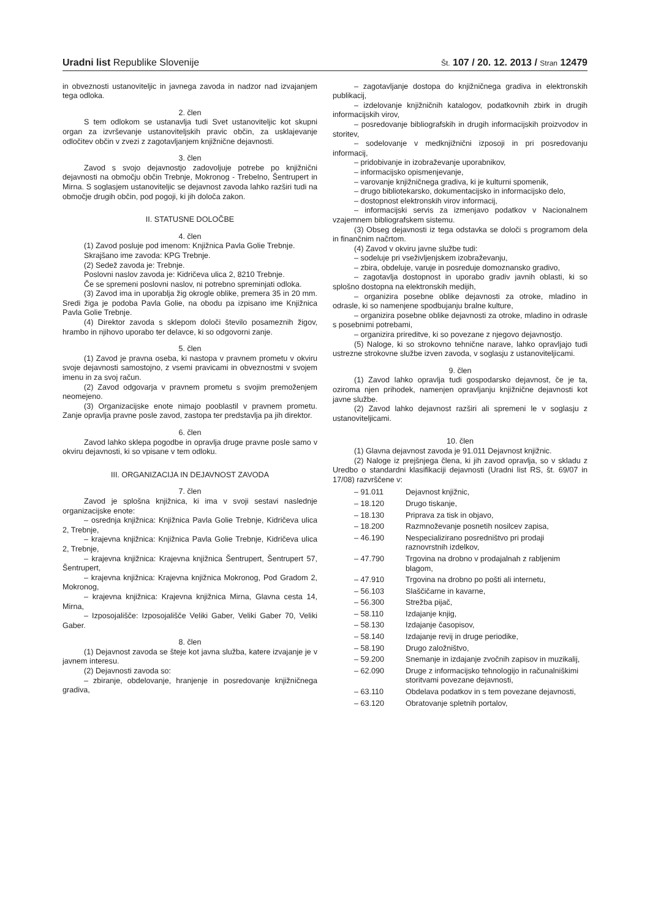Uradni list Republike Slovenije
Št. 107 / 20. 12. 2013 / Stran 12479
in obveznosti ustanoviteljic in javnega zavoda in nadzor nad izvajanjem tega odloka.
2. člen
S tem odlokom se ustanavlja tudi Svet ustanoviteljic kot skupni organ za izvrševanje ustanoviteljskih pravic občin, za usklajevanje odločitev občin v zvezi z zagotavljanjem knjižnične dejavnosti.
3. člen
Zavod s svojo dejavnostjo zadovoljuje potrebe po knjižnični dejavnosti na območju občin Trebnje, Mokronog - Trebelno, Šentrupert in Mirna. S soglasjem ustanoviteljic se dejavnost zavoda lahko razširi tudi na območje drugih občin, pod pogoji, ki jih določa zakon.
II. STATUSNE DOLOČBE
4. člen
(1) Zavod posluje pod imenom: Knjižnica Pavla Golie Trebnje.
Skrajšano ime zavoda: KPG Trebnje.
(2) Sedež zavoda je: Trebnje.
Poslovni naslov zavoda je: Kidričeva ulica 2, 8210 Trebnje.
Če se spremeni poslovni naslov, ni potrebno spreminjati odloka.
(3) Zavod ima in uporablja žig okrogle oblike, premera 35 in 20 mm. Sredi žiga je podoba Pavla Golie, na obodu pa izpisano ime Knjižnica Pavla Golie Trebnje.
(4) Direktor zavoda s sklepom določi število posameznih žigov, hrambo in njihovo uporabo ter delavce, ki so odgovorni zanje.
5. člen
(1) Zavod je pravna oseba, ki nastopa v pravnem prometu v okviru svoje dejavnosti samostojno, z vsemi pravicami in obveznostmi v svojem imenu in za svoj račun.
(2) Zavod odgovarja v pravnem prometu s svojim premoženjem neomejeno.
(3) Organizacijske enote nimajo pooblastil v pravnem prometu. Zanje opravlja pravne posle zavod, zastopa ter predstavlja pa jih direktor.
6. člen
Zavod lahko sklepa pogodbe in opravlja druge pravne posle samo v okviru dejavnosti, ki so vpisane v tem odloku.
III. ORGANIZACIJA IN DEJAVNOST ZAVODA
7. člen
Zavod je splošna knjižnica, ki ima v svoji sestavi naslednje organizacijske enote:
– osrednja knjižnica: Knjižnica Pavla Golie Trebnje, Kidričeva ulica 2, Trebnje,
– krajevna knjižnica: Knjižnica Pavla Golie Trebnje, Kidričeva ulica 2, Trebnje,
– krajevna knjižnica: Krajevna knjižnica Šentrupert, Šentrupert 57, Šentrupert,
– krajevna knjižnica: Krajevna knjižnica Mokronog, Pod Gradom 2, Mokronog,
– krajevna knjižnica: Krajevna knjižnica Mirna, Glavna cesta 14, Mirna,
– Izposojališče: Izposojališče Veliki Gaber, Veliki Gaber 70, Veliki Gaber.
8. člen
(1) Dejavnost zavoda se šteje kot javna služba, katere izvajanje je v javnem interesu.
(2) Dejavnosti zavoda so:
– zbiranje, obdelovanje, hranjenje in posredovanje knjižničnega gradiva,
– zagotavljanje dostopa do knjižničnega gradiva in elektronskih publikacij,
– izdelovanje knjižničnih katalogov, podatkovnih zbirk in drugih informacijskih virov,
– posredovanje bibliografskih in drugih informacijskih proizvodov in storitev,
– sodelovanje v medknjižnični izposoji in pri posredovanju informacij,
– pridobivanje in izobraževanje uporabnikov,
– informacijsko opismenjevanje,
– varovanje knjižničnega gradiva, ki je kulturni spomenik,
– drugo bibliotekarsko, dokumentacijsko in informacijsko delo,
– dostopnost elektronskih virov informacij,
– informacijski servis za izmenjavo podatkov v Nacionalnem vzajemnem bibliografskem sistemu.
(3) Obseg dejavnosti iz tega odstavka se določi s programom dela in finančnim načrtom.
(4) Zavod v okviru javne službe tudi:
– sodeluje pri vseživljenjskem izobraževanju,
– zbira, obdeluje, varuje in posreduje domoznansko gradivo,
– zagotavlja dostopnost in uporabo gradiv javnih oblasti, ki so splošno dostopna na elektronskih medijih,
– organizira posebne oblike dejavnosti za otroke, mladino in odrasle, ki so namenjene spodbujanju bralne kulture,
– organizira posebne oblike dejavnosti za otroke, mladino in odrasle s posebnimi potrebami,
– organizira prireditve, ki so povezane z njegovo dejavnostjo.
(5) Naloge, ki so strokovno tehnične narave, lahko opravljajo tudi ustrezne strokovne službe izven zavoda, v soglasju z ustanoviteljicami.
9. člen
(1) Zavod lahko opravlja tudi gospodarsko dejavnost, če je ta, oziroma njen prihodek, namenjen opravljanju knjižnične dejavnosti kot javne službe.
(2) Zavod lahko dejavnost razširi ali spremeni le v soglasju z ustanoviteljicami.
10. člen
(1) Glavna dejavnost zavoda je 91.011 Dejavnost knjižnic.
(2) Naloge iz prejšnjega člena, ki jih zavod opravlja, so v skladu z Uredbo o standardni klasifikaciji dejavnosti (Uradni list RS, št. 69/07 in 17/08) razvrščene v:
– 91.011 Dejavnost knjižnic,
– 18.120 Drugo tiskanje,
– 18.130 Priprava za tisk in objavo,
– 18.200 Razmnoževanje posnetih nosilcev zapisa,
– 46.190 Nespecializirano posredništvo pri prodaji raznovrstnih izdelkov,
– 47.790 Trgovina na drobno v prodajalnah z rabljenim blagom,
– 47.910 Trgovina na drobno po pošti ali internetu,
– 56.103 Slaščičarne in kavarne,
– 56.300 Strežba pijač,
– 58.110 Izdajanje knjig,
– 58.130 Izdajanje časopisov,
– 58.140 Izdajanje revij in druge periodike,
– 58.190 Drugo založništvo,
– 59.200 Snemanje in izdajanje zvočnih zapisov in muzikalij,
– 62.090 Druge z informacijsko tehnologijo in računalniškimi storitvami povezane dejavnosti,
– 63.110 Obdelava podatkov in s tem povezane dejavnosti,
– 63.120 Obratovanje spletnih portalov,